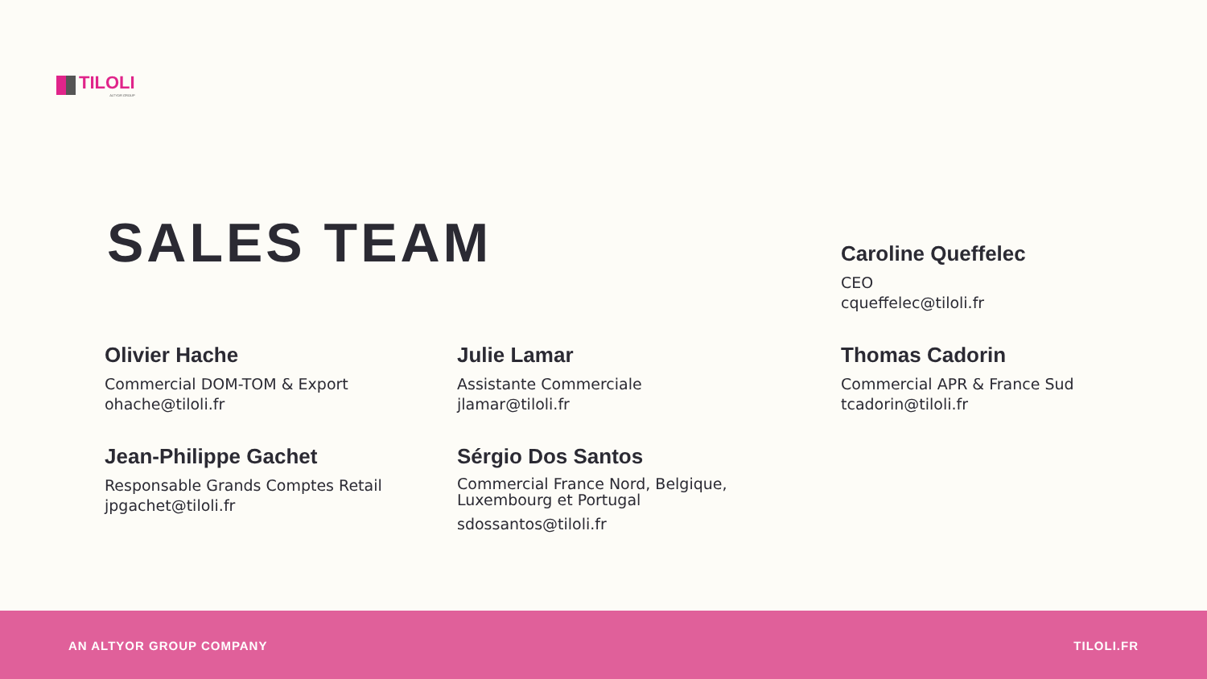TILOLI
ALTYOR GROUP
SALES TEAM
Caroline Queffelec
CEO
cqueffelec@tiloli.fr
Olivier Hache
Commercial DOM-TOM & Export
ohache@tiloli.fr
Julie Lamar
Assistante Commerciale
jlamar@tiloli.fr
Thomas Cadorin
Commercial APR & France Sud
tcadorin@tiloli.fr
Jean-Philippe Gachet
Responsable Grands Comptes Retail
jpgachet@tiloli.fr
Sérgio Dos Santos
Commercial France Nord, Belgique,
Luxembourg et Portugal
sdossantos@tiloli.fr
AN ALTYOR GROUP COMPANY TILOLI.FR